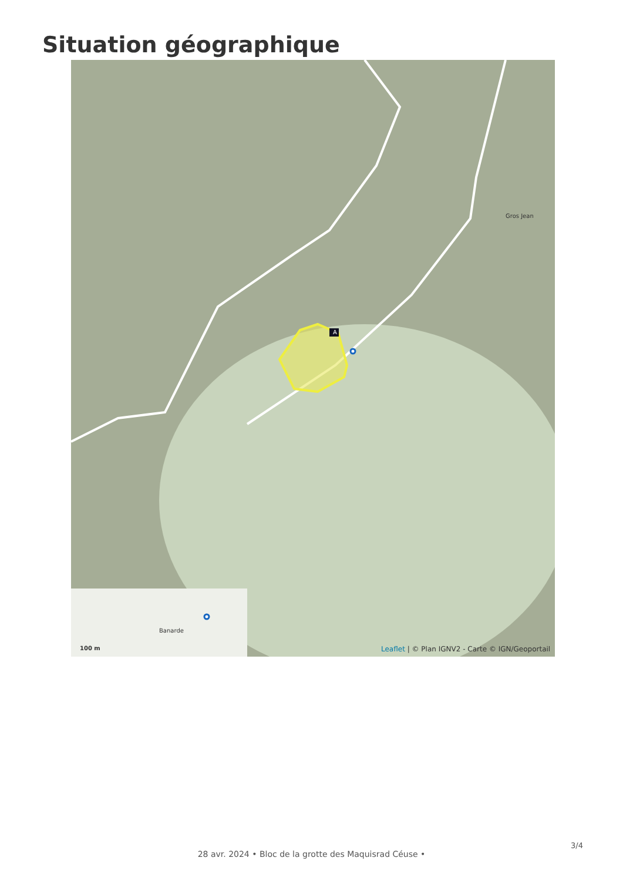Situation géographique
A
Gros Jean
Banarde
100 m
Leaflet | © Plan IGNV2 - Carte © IGN/Geoportail
3/4
28 avr. 2024 • Bloc de la grotte des Maquisrad Céuse •